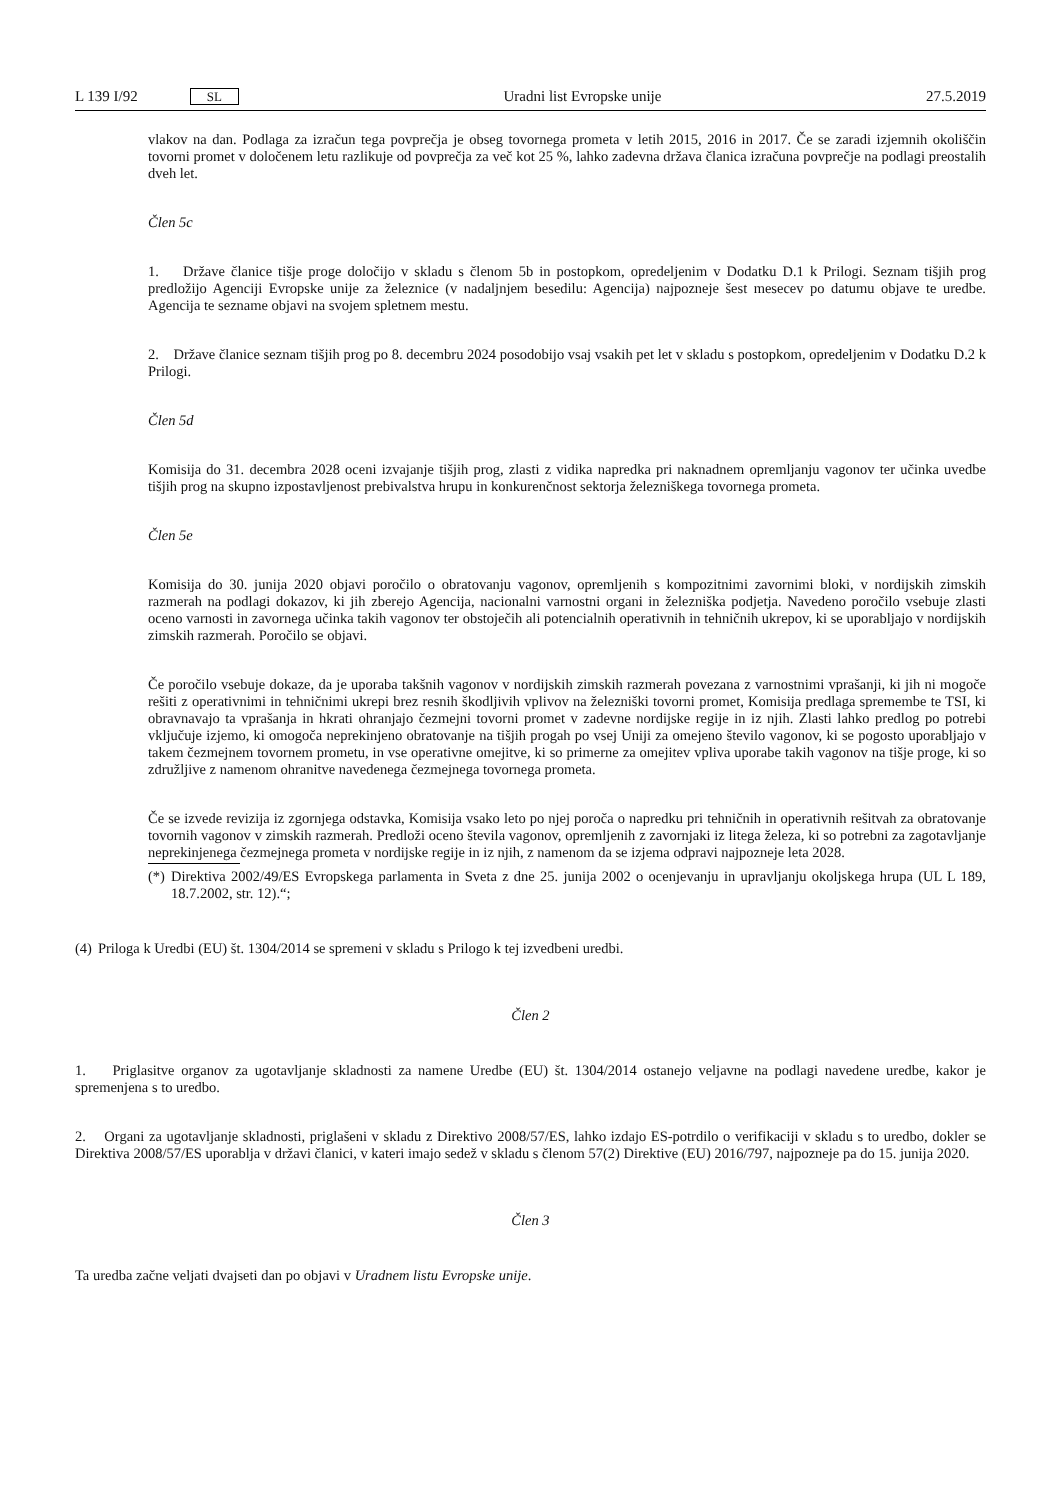L 139 I/92 SL
Uradni list Evropske unije 27.5.2019
vlakov na dan. Podlaga za izračun tega povprečja je obseg tovornega prometa v letih 2015, 2016 in 2017. Če se zaradi izjemnih okoliščin tovorni promet v določenem letu razlikuje od povprečja za več kot 25 %, lahko zadevna država članica izračuna povprečje na podlagi preostalih dveh let.
Člen 5c
1. Države članice tišje proge določijo v skladu s členom 5b in postopkom, opredeljenim v Dodatku D.1 k Prilogi. Seznam tišjih prog predložijo Agenciji Evropske unije za železnice (v nadaljnjem besedilu: Agencija) najpozneje šest mesecev po datumu objave te uredbe. Agencija te sezname objavi na svojem spletnem mestu.
2. Države članice seznam tišjih prog po 8. decembru 2024 posodobijo vsaj vsakih pet let v skladu s postopkom, opredeljenim v Dodatku D.2 k Prilogi.
Člen 5d
Komisija do 31. decembra 2028 oceni izvajanje tišjih prog, zlasti z vidika napredka pri naknadnem opremljanju vagonov ter učinka uvedbe tišjih prog na skupno izpostavljenost prebivalstva hrupu in konkurenčnost sektorja železniškega tovornega prometa.
Člen 5e
Komisija do 30. junija 2020 objavi poročilo o obratovanju vagonov, opremljenih s kompozitnimi zavornimi bloki, v nordijskih zimskih razmerah na podlagi dokazov, ki jih zberejo Agencija, nacionalni varnostni organi in železniška podjetja. Navedeno poročilo vsebuje zlasti oceno varnosti in zavornega učinka takih vagonov ter obstoječih ali potencialnih operativnih in tehničnih ukrepov, ki se uporabljajo v nordijskih zimskih razmerah. Poročilo se objavi.
Če poročilo vsebuje dokaze, da je uporaba takšnih vagonov v nordijskih zimskih razmerah povezana z varnostnimi vprašanji, ki jih ni mogoče rešiti z operativnimi in tehničnimi ukrepi brez resnih škodljivih vplivov na železniški tovorni promet, Komisija predlaga spremembe te TSI, ki obravnavajo ta vprašanja in hkrati ohranjajo čezmejni tovorni promet v zadevne nordijske regije in iz njih. Zlasti lahko predlog po potrebi vključuje izjemo, ki omogoča neprekinjeno obratovanje na tišjih progah po vsej Uniji za omejeno število vagonov, ki se pogosto uporabljajo v takem čezmejnem tovornem prometu, in vse operativne omejitve, ki so primerne za omejitev vpliva uporabe takih vagonov na tišje proge, ki so združljive z namenom ohranitve navedenega čezmejnega tovornega prometa.
Če se izvede revizija iz zgornjega odstavka, Komisija vsako leto po njej poroča o napredku pri tehničnih in operativnih rešitvah za obratovanje tovornih vagonov v zimskih razmerah. Predloži oceno števila vagonov, opremljenih z zavornjaki iz litega železa, ki so potrebni za zagotavljanje neprekinjenega čezmejnega prometa v nordijske regije in iz njih, z namenom da se izjema odpravi najpozneje leta 2028.
(*) Direktiva 2002/49/ES Evropskega parlamenta in Sveta z dne 25. junija 2002 o ocenjevanju in upravljanju okoljskega hrupa (UL L 189, 18.7.2002, str. 12).“;
(4) Priloga k Uredbi (EU) št. 1304/2014 se spremeni v skladu s Prilogo k tej izvedbeni uredbi.
Člen 2
1. Priglasitve organov za ugotavljanje skladnosti za namene Uredbe (EU) št. 1304/2014 ostanejo veljavne na podlagi navedene uredbe, kakor je spremenjena s to uredbo.
2. Organi za ugotavljanje skladnosti, priglašeni v skladu z Direktivo 2008/57/ES, lahko izdajo ES-potrdilo o verifikaciji v skladu s to uredbo, dokler se Direktiva 2008/57/ES uporablja v državi članici, v kateri imajo sedež v skladu s členom 57(2) Direktive (EU) 2016/797, najpozneje pa do 15. junija 2020.
Člen 3
Ta uredba začne veljati dvajseti dan po objavi v Uradnem listu Evropske unije.